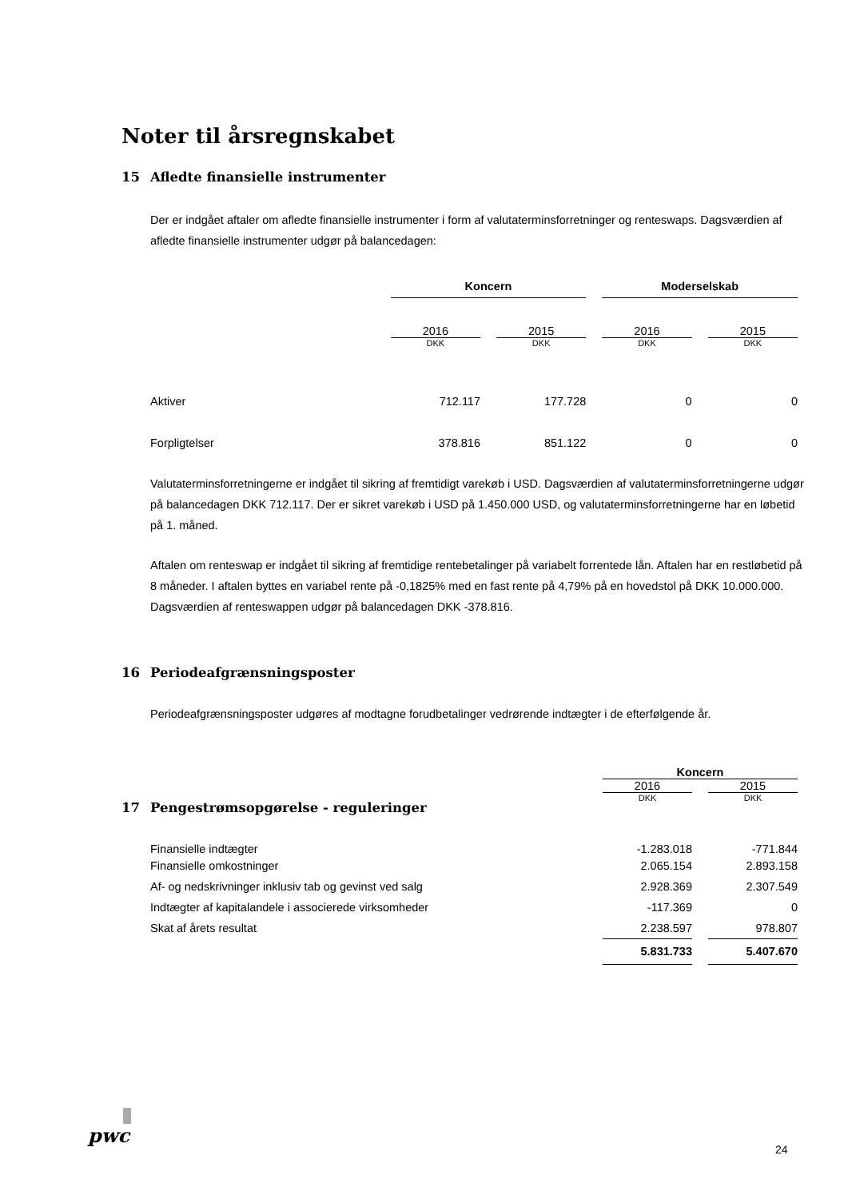Noter til årsregnskabet
15 Afledte finansielle instrumenter
Der er indgået aftaler om afledte finansielle instrumenter i form af valutaterminsforretninger og renteswaps. Dagsværdien af afledte finansielle instrumenter udgør på balancedagen:
| | Koncern | | | | Moderselskab | | |
| | 2016 | | 2015 | | 2016 | | 2015 |
| | DKK | | DKK | | DKK | | DKK |
| Aktiver | 712.117 | | 177.728 | | 0 | | 0 |
| Forpligtelser | 378.816 | | 851.122 | | 0 | | 0 |
Valutaterminsforretningerne er indgået til sikring af fremtidigt varekøb i USD. Dagsværdien af valutaterminsforretningerne udgør på balancedagen DKK 712.117. Der er sikret varekøb i USD på 1.450.000 USD, og valutaterminsforretningerne har en løbetid på 1. måned.
Aftalen om renteswap er indgået til sikring af fremtidige rentebetalinger på variabelt forrentede lån. Aftalen har en restløbetid på 8 måneder. I aftalen byttes en variabel rente på -0,1825% med en fast rente på 4,79% på en hovedstol på DKK 10.000.000. Dagsværdien af renteswappen udgør på balancedagen DKK -378.816.
16 Periodeafgrænsningsposter
Periodeafgrænsningsposter udgøres af modtagne forudbetalinger vedrørende indtægter i de efterfølgende år.
| | | Koncern | | |
| | | 2016 | | 2015 |
| 17 Pengestrømsopgørelse - reguleringer | | DKK | | DKK |
| | Finansielle indtægter | -1.283.018 | | -771.844 |
| | Finansielle omkostninger | 2.065.154 | | 2.893.158 |
| | Af- og nedskrivninger inklusiv tab og gevinst ved salg | 2.928.369 | | 2.307.549 |
| | Indtægter af kapitalandele i associerede virksomheder | -117.369 | | 0 |
| | Skat af årets resultat | 2.238.597 | | 978.807 |
| | | 5.831.733 | | 5.407.670 |
pwc
24